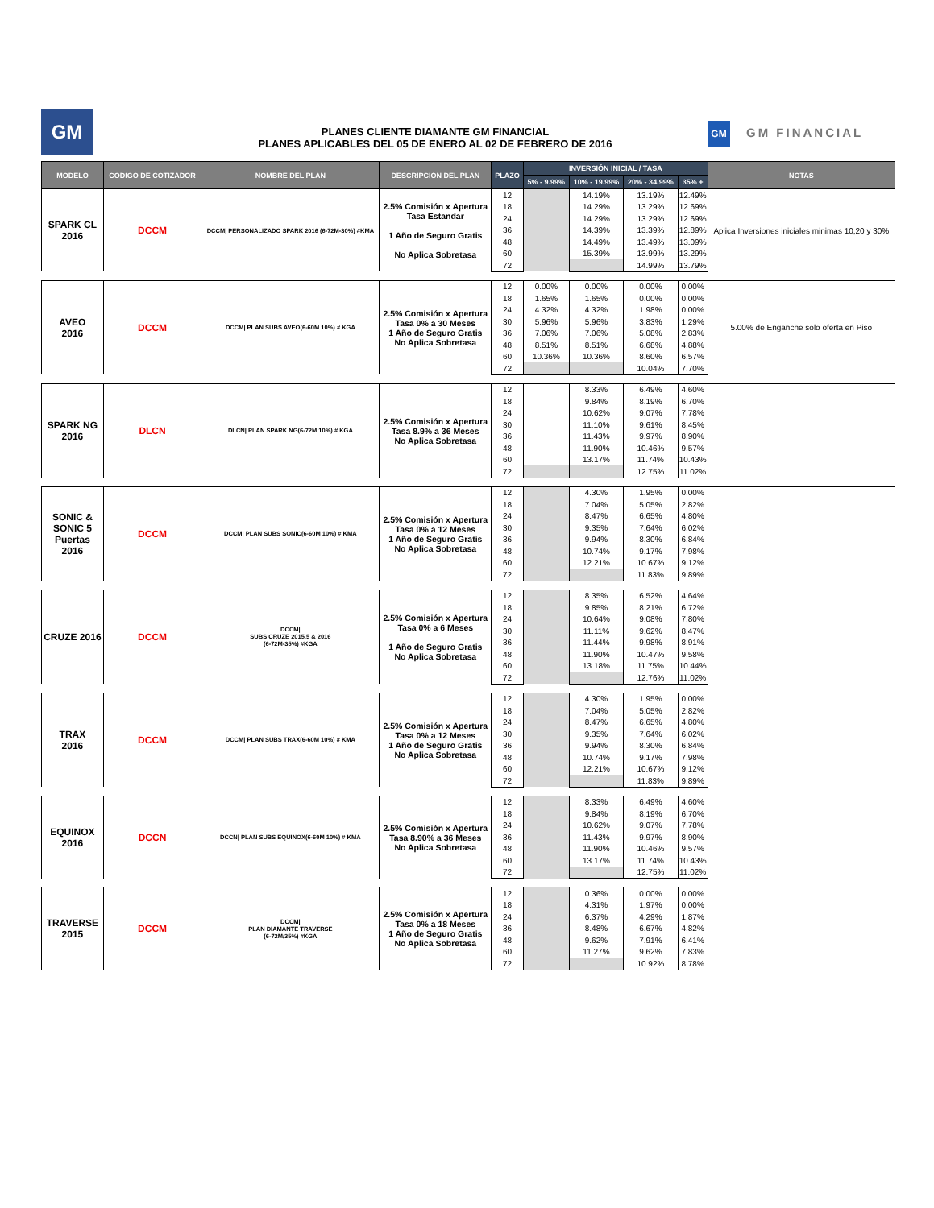GM
PLANES CLIENTE DIAMANTE GM FINANCIAL
PLANES APLICABLES DEL 05 DE ENERO AL 02 DE FEBRERO DE 2016
GM GM FINANCIAL
| MODELO | CODIGO DE COTIZADOR | NOMBRE DEL PLAN | DESCRIPCIÓN DEL PLAN | PLAZO | INVERSIÓN INICIAL / TASA | | | | NOTAS |
| --- | --- | --- | --- | --- | --- | --- | --- | --- | --- |
| | | | | | 5% - 9.99% | 10% - 19.99% | 20% - 34.99% | 35% + | |
| SPARK CL 2016 | DCCM | DCCM/ PERSONALIZADO SPARK 2016 (6-72M-30%) #KMA | 2.5% Comisión x Apertura Tasa Estandar 1 Año de Seguro Gratis No Aplica Sobretasa | 12 | | 14.19% | 13.19% | 12.49% | Aplica Inversiones iniciales minimas 10,20 y 30% |
| | | | | 18 | | 14.29% | 13.29% | 12.69% | |
| | | | | 24 | | 14.29% | 13.29% | 12.69% | |
| | | | | 36 | | 14.39% | 13.39% | 12.89% | |
| | | | | 48 | | 14.49% | 13.49% | 13.09% | |
| | | | | 60 | | 15.39% | 13.99% | 13.29% | |
| | | | | 72 | | | 14.99% | 13.79% | |
| AVEO 2016 | DCCM | DCCM/ PLAN SUBS AVEO(6-60M 10%) # KGA | 2.5% Comisión x Apertura Tasa 0% a 30 Meses 1 Año de Seguro Gratis No Aplica Sobretasa | 12 | 0.00% | 0.00% | 0.00% | 0.00% | 5.00% de Enganche solo oferta en Piso |
| | | | | 18 | 1.65% | 1.65% | 0.00% | 0.00% | |
| | | | | 24 | 4.32% | 4.32% | 1.98% | 0.00% | |
| | | | | 30 | 5.96% | 5.96% | 3.83% | 1.29% | |
| | | | | 36 | 7.06% | 7.06% | 5.08% | 2.83% | |
| | | | | 48 | 8.51% | 8.51% | 6.68% | 4.88% | |
| | | | | 60 | 10.36% | 10.36% | 8.60% | 6.57% | |
| | | | | 72 | | | 10.04% | 7.70% | |
| SPARK NG 2016 | DLCN | DLCN/ PLAN SPARK NG(6-72M 10%) # KGA | 2.5% Comisión x Apertura Tasa 8.9% a 36 Meses No Aplica Sobretasa | 12 | | 8.33% | 6.49% | 4.60% | |
| | | | | 18 | | 9.84% | 8.19% | 6.70% | |
| | | | | 24 | | 10.62% | 9.07% | 7.78% | |
| | | | | 30 | | 11.10% | 9.61% | 8.45% | |
| | | | | 36 | | 11.43% | 9.97% | 8.90% | |
| | | | | 48 | | 11.90% | 10.46% | 9.57% | |
| | | | | 60 | | 13.17% | 11.74% | 10.43% | |
| | | | | 72 | | | 12.75% | 11.02% | |
| SONIC & SONIC 5 Puertas 2016 | DCCM | DCCM/ PLAN SUBS SONIC(6-60M 10%) # KMA | 2.5% Comisión x Apertura Tasa 0% a 12 Meses 1 Año de Seguro Gratis No Aplica Sobretasa | 12 | | 4.30% | 1.95% | 0.00% | |
| | | | | 18 | | 7.04% | 5.05% | 2.82% | |
| | | | | 24 | | 8.47% | 6.65% | 4.80% | |
| | | | | 30 | | 9.35% | 7.64% | 6.02% | |
| | | | | 36 | | 9.94% | 8.30% | 6.84% | |
| | | | | 48 | | 10.74% | 9.17% | 7.98% | |
| | | | | 60 | | 12.21% | 10.67% | 9.12% | |
| | | | | 72 | | | 11.83% | 9.89% | |
| CRUZE 2016 | DCCM | DCCM/ SUBS CRUZE 2015.5 & 2016 (6-72M-35%) #KGA | 2.5% Comisión x Apertura Tasa 0% a 6 Meses 1 Año de Seguro Gratis No Aplica Sobretasa | 12 | | 8.35% | 6.52% | 4.64% | |
| | | | | 18 | | 9.85% | 8.21% | 6.72% | |
| | | | | 24 | | 10.64% | 9.08% | 7.80% | |
| | | | | 30 | | 11.11% | 9.62% | 8.47% | |
| | | | | 36 | | 11.44% | 9.98% | 8.91% | |
| | | | | 48 | | 11.90% | 10.47% | 9.58% | |
| | | | | 60 | | 13.18% | 11.75% | 10.44% | |
| | | | | 72 | | | 12.76% | 11.02% | |
| TRAX 2016 | DCCM | DCCM/ PLAN SUBS TRAX(6-60M 10%) # KMA | 2.5% Comisión x Apertura Tasa 0% a 12 Meses 1 Año de Seguro Gratis No Aplica Sobretasa | 12 | | 4.30% | 1.95% | 0.00% | |
| | | | | 18 | | 7.04% | 5.05% | 2.82% | |
| | | | | 24 | | 8.47% | 6.65% | 4.80% | |
| | | | | 30 | | 9.35% | 7.64% | 6.02% | |
| | | | | 36 | | 9.94% | 8.30% | 6.84% | |
| | | | | 48 | | 10.74% | 9.17% | 7.98% | |
| | | | | 60 | | 12.21% | 10.67% | 9.12% | |
| | | | | 72 | | | 11.83% | 9.89% | |
| EQUINOX 2016 | DCCN | DCCN/ PLAN SUBS EQUINOX(6-60M 10%) # KMA | 2.5% Comisión x Apertura Tasa 8.90% a 36 Meses No Aplica Sobretasa | 12 | | 8.33% | 6.49% | 4.60% | |
| | | | | 18 | | 9.84% | 8.19% | 6.70% | |
| | | | | 24 | | 10.62% | 9.07% | 7.78% | |
| | | | | 36 | | 11.43% | 9.97% | 8.90% | |
| | | | | 48 | | 11.90% | 10.46% | 9.57% | |
| | | | | 60 | | 13.17% | 11.74% | 10.43% | |
| | | | | 72 | | | 12.75% | 11.02% | |
| TRAVERSE 2015 | DCCM | DCCM/ PLAN DIAMANTE TRAVERSE (6-72M/35%) #KGA | 2.5% Comisión x Apertura Tasa 0% a 18 Meses 1 Año de Seguro Gratis No Aplica Sobretasa | 12 | | 0.36% | 0.00% | 0.00% | |
| | | | | 18 | | 4.31% | 1.97% | 0.00% | |
| | | | | 24 | | 6.37% | 4.29% | 1.87% | |
| | | | | 36 | | 8.48% | 6.67% | 4.82% | |
| | | | | 48 | | 9.62% | 7.91% | 6.41% | |
| | | | | 60 | | 11.27% | 9.62% | 7.83% | |
| | | | | 72 | | | 10.92% | 8.78% | |